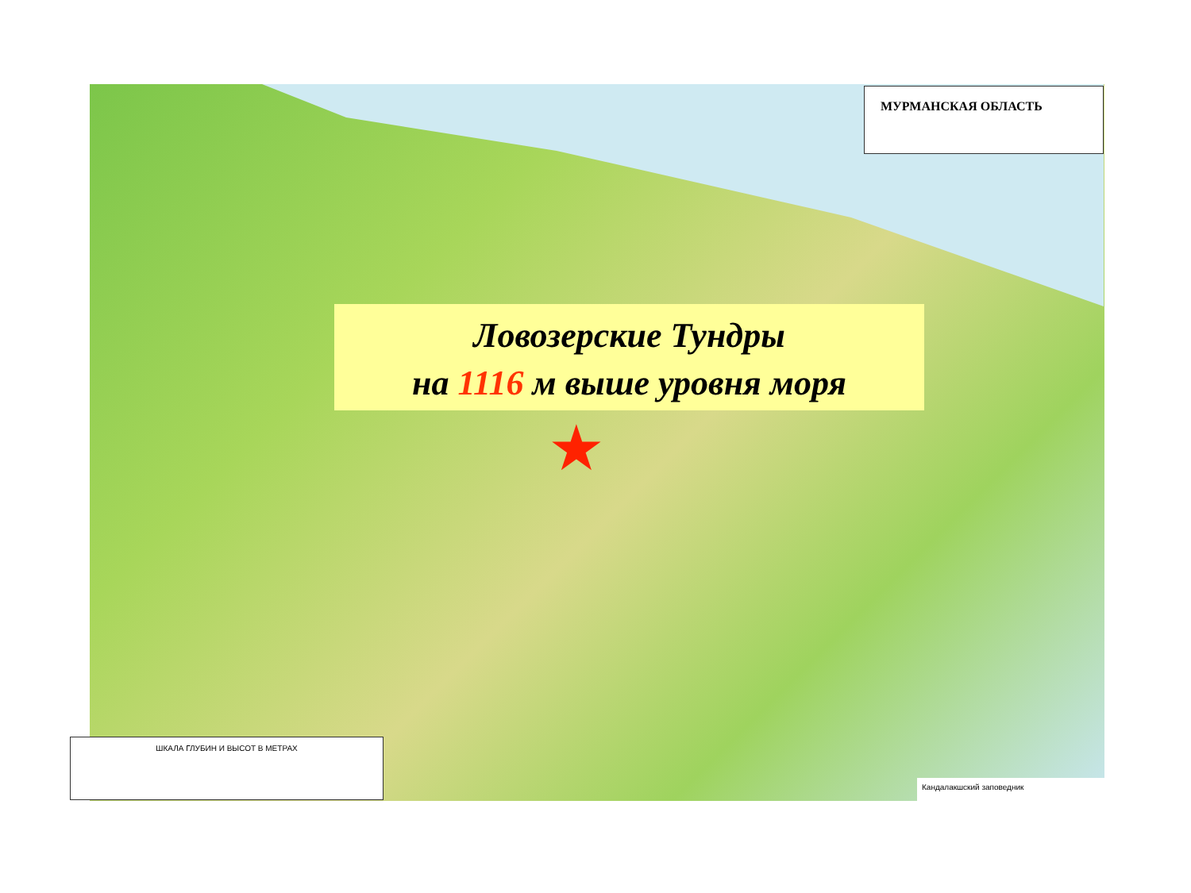МУРМАНСКАЯ ОБЛАСТЬ
ШКАЛА ГЛУБИН И ВЫСОТ В МЕТРАХ
Кандалакшский заповедник
Ловозерские Тундры
на 1116 м выше уровня моря
★